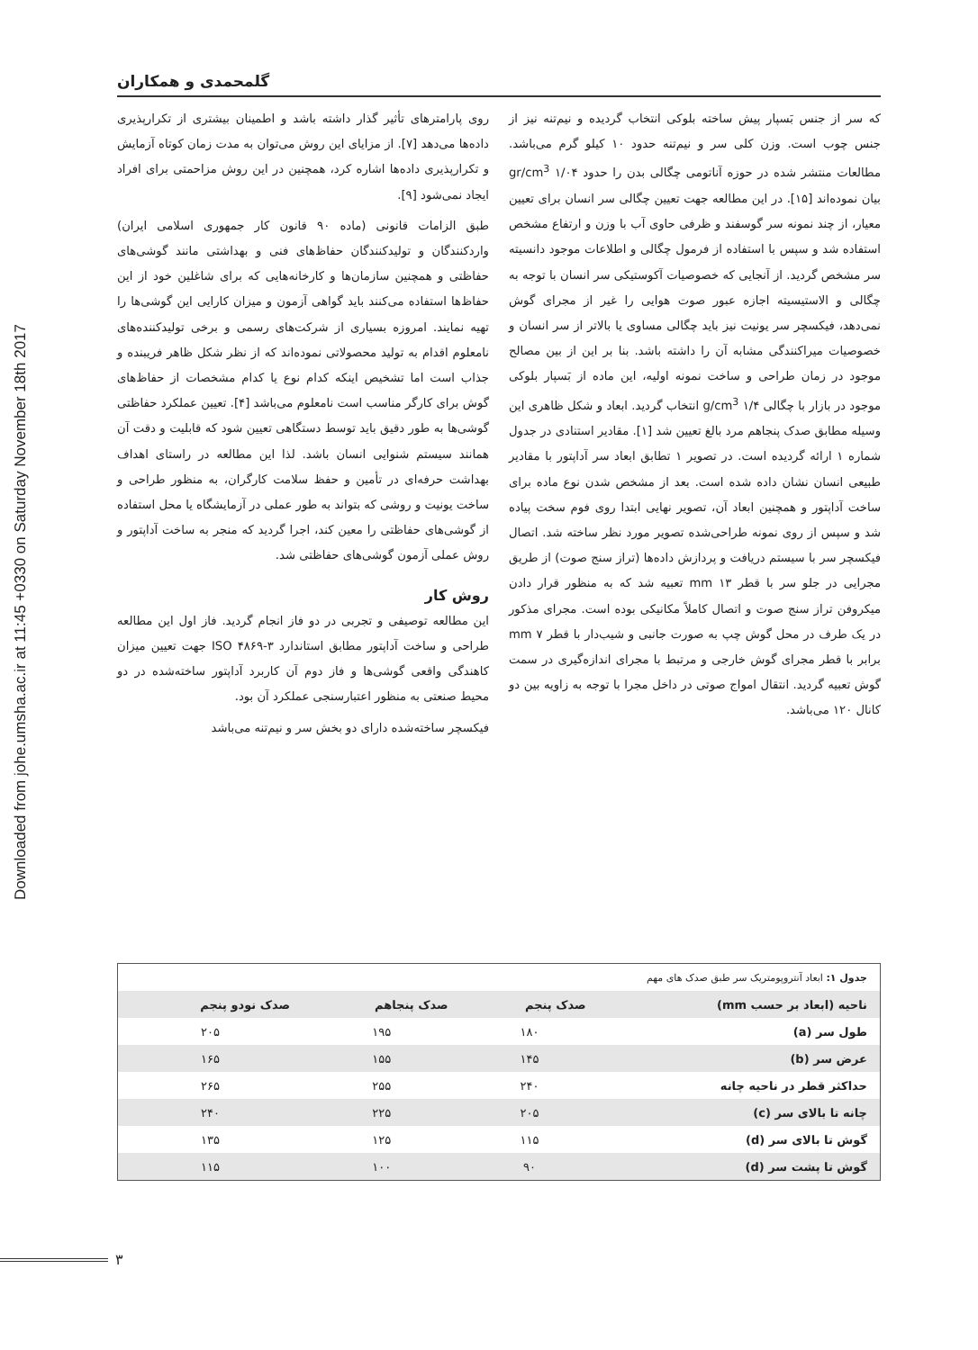Downloaded from johe.umsha.ac.ir at 11:45 +0330 on Saturday November 18th 2017
گلمحمدی و همکاران
روی پارامترهای تأثیر گذار داشته باشد و اطمینان بیشتری از تکرارپذیری داده‌ها می‌دهد [۷]. از مزایای این روش می‌توان به مدت زمان کوتاه آزمایش و تکرارپذیری داده‌ها اشاره کرد، همچنین در این روش مزاحمتی برای افراد ایجاد نمی‌شود [۹].
طبق الزامات قانونی (ماده ۹۰ قانون کار جمهوری اسلامی ایران) واردکنندگان و تولیدکنندگان حفاظ‌های فنی و بهداشتی مانند گوشی‌های حفاظتی و همچنین سازمان‌ها و کارخانه‌هایی که برای شاغلین خود از این حفاظ‌ها استفاده می‌کنند باید گواهی آزمون و میزان کارایی این گوشی‌ها را تهیه نمایند. امروزه بسیاری از شرکت‌های رسمی و برخی تولیدکننده‌های نامعلوم اقدام به تولید محصولاتی نموده‌اند که از نظر شکل ظاهر فریبنده و جذاب است اما تشخیص اینکه کدام نوع یا کدام مشخصات از حفاظ‌های گوش برای کارگر مناسب است نامعلوم می‌باشد [۴]. تعیین عملکرد حفاظتی گوشی‌ها به طور دقیق باید توسط دستگاهی تعیین شود که قابلیت و دقت آن همانند سیستم شنوایی انسان باشد. لذا این مطالعه در راستای اهداف بهداشت حرفه‌ای در تأمین و حفظ سلامت کارگران، به منظور طراحی و ساخت یونیت و روشی که بتواند به طور عملی در آزمایشگاه یا محل استفاده از گوشی‌های حفاظتی را معین کند، اجرا گردید که منجر به ساخت آداپتور و روش عملی آزمون گوشی‌های حفاظتی شد.
روش کار
این مطالعه توصیفی و تجربی در دو فاز انجام گردید. فاز اول این مطالعه طراحی و ساخت آداپتور مطابق استاندارد ۳-۴۸۶۹ ISO جهت تعیین میزان کاهندگی واقعی گوشی‌ها و فاز دوم آن کاربرد آداپتور ساخته‌شده در دو محیط صنعتی به منظور اعتبارسنجی عملکرد آن بود.
فیکسچر ساخته‌شده دارای دو بخش سر و نیم‌تنه می‌باشد
که سر از جنس بَسپار پیش ساخته بلوکی انتخاب گردیده و نیم‌تنه نیز از جنس چوب است. وزن کلی سر و نیم‌تنه حدود ۱۰ کیلو گرم می‌باشد. مطالعات منتشر شده در حوزه آناتومی چگالی بدن را حدود gr/cm<sup>3</sup> ۱/۰۴ بیان نموده‌اند [۱۵]. در این مطالعه جهت تعیین چگالی سر انسان برای تعیین معیار، از چند نمونه سر گوسفند و ظرفی حاوی آب با وزن و ارتفاع مشخص استفاده شد و سپس با استفاده از فرمول چگالی و اطلاعات موجود دانسیته سر مشخص گردید. از آنجایی که خصوصیات آکوستیکی سر انسان با توجه به چگالی و الاستیسیته اجازه عبور صوت هوایی را غیر از مجرای گوش نمی‌دهد، فیکسچر سر یونیت نیز باید چگالی مساوی یا بالاتر از سر انسان و خصوصیات میراکنندگی مشابه آن را داشته باشد. بنا بر این از بین مصالح موجود در زمان طراحی و ساخت نمونه اولیه، این ماده از بَسپار بلوکی موجود در بازار با چگالی g/cm<sup>3</sup> ۱/۴ انتخاب گردید. ابعاد و شکل ظاهری این وسیله مطابق صدک پنجاهم مرد بالغ تعیین شد [۱]. مقادیر استنادی در جدول شماره ۱ ارائه گردیده است. در تصویر ۱ تطابق ابعاد سر آداپتور با مقادیر طبیعی انسان نشان داده شده است. بعد از مشخص شدن نوع ماده برای ساخت آداپتور و همچنین ابعاد آن، تصویر نهایی ابتدا روی فوم سخت پیاده شد و سپس از روی نمونه طراحی‌شده تصویر مورد نظر ساخته شد. اتصال فیکسچر سر با سیستم دریافت و پردازش داده‌ها (تراز سنج صوت) از طریق مجرایی در جلو سر با قطر mm ۱۳ تعبیه شد که به منظور قرار دادن میکروفن تراز سنج صوت و اتصال کاملاً مکانیکی بوده است. مجرای مذکور در یک طرف در محل گوش چپ به صورت جانبی و شیب‌دار با قطر mm ۷ برابر با قطر مجرای گوش خارجی و مرتبط با مجرای اندازه‌گیری در سمت گوش تعبیه گردید. انتقال امواج صوتی در داخل مجرا با توجه به زاویه بین دو کانال ۱۲۰ می‌باشد.
| جدول ۱: ابعاد آنتروپومتریک سر طبق صدک های مهم | | | |
| ناحیه (ابعاد بر حسب mm) | صدک پنجم | صدک پنجاهم | صدک نودو پنجم |
| طول سر (a) | ۱۸۰ | ۱۹۵ | ۲۰۵ |
| عرض سر (b) | ۱۴۵ | ۱۵۵ | ۱۶۵ |
| حداکثر قطر در ناحیه چانه | ۲۴۰ | ۲۵۵ | ۲۶۵ |
| چانه تا بالای سر (c) | ۲۰۵ | ۲۲۵ | ۲۴۰ |
| گوش تا بالای سر (d) | ۱۱۵ | ۱۲۵ | ۱۳۵ |
| گوش تا پشت سر (d) | ۹۰ | ۱۰۰ | ۱۱۵ |
۳